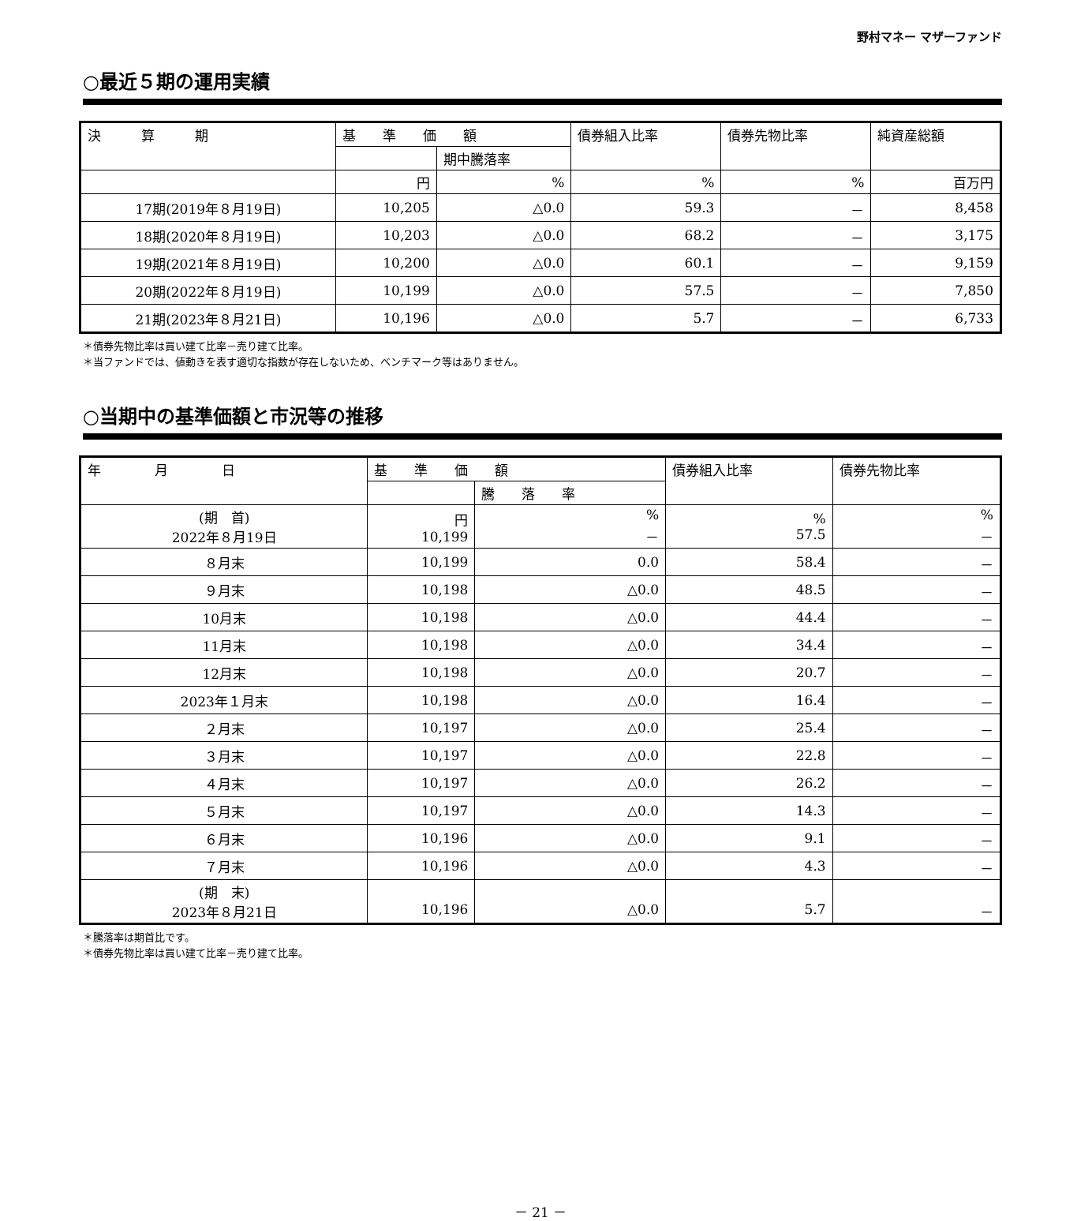野村マネー マザーファンド
○最近５期の運用実績
| 決 算 期 | 基 準 価 額 | | 債券組入比率 | 債券先物比率 | 純資産総額 |
| --- | --- | --- | --- | --- | --- |
| | | 期中騰落率 | | | |
| | 円 | % | % | % | 百万円 |
| 17期(2019年８月19日) | 10,205 | △0.0 | 59.3 | － | 8,458 |
| 18期(2020年８月19日) | 10,203 | △0.0 | 68.2 | － | 3,175 |
| 19期(2021年８月19日) | 10,200 | △0.0 | 60.1 | － | 9,159 |
| 20期(2022年８月19日) | 10,199 | △0.0 | 57.5 | － | 7,850 |
| 21期(2023年８月21日) | 10,196 | △0.0 | 5.7 | － | 6,733 |
＊債券先物比率は買い建て比率－売り建て比率。
＊当ファンドでは、値動きを表す適切な指数が存在しないため、ベンチマーク等はありません。
○当期中の基準価額と市況等の推移
| 年 月 日 | 基 準 価 額 | | 債券組入比率 | 債券先物比率 |
| --- | --- | --- | --- | --- |
| | | 騰 落 率 | | |
| (期 首) 2022年８月19日 | 円 10,199 | % － | % 57.5 | % － |
| ８月末 | 10,199 | 0.0 | 58.4 | － |
| ９月末 | 10,198 | △0.0 | 48.5 | － |
| 10月末 | 10,198 | △0.0 | 44.4 | － |
| 11月末 | 10,198 | △0.0 | 34.4 | － |
| 12月末 | 10,198 | △0.0 | 20.7 | － |
| 2023年１月末 | 10,198 | △0.0 | 16.4 | － |
| ２月末 | 10,197 | △0.0 | 25.4 | － |
| ３月末 | 10,197 | △0.0 | 22.8 | － |
| ４月末 | 10,197 | △0.0 | 26.2 | － |
| ５月末 | 10,197 | △0.0 | 14.3 | － |
| ６月末 | 10,196 | △0.0 | 9.1 | － |
| ７月末 | 10,196 | △0.0 | 4.3 | － |
| (期 末) 2023年８月21日 | 10,196 | △0.0 | 5.7 | － |
＊騰落率は期首比です。
＊債券先物比率は買い建て比率－売り建て比率。
－ 21 －